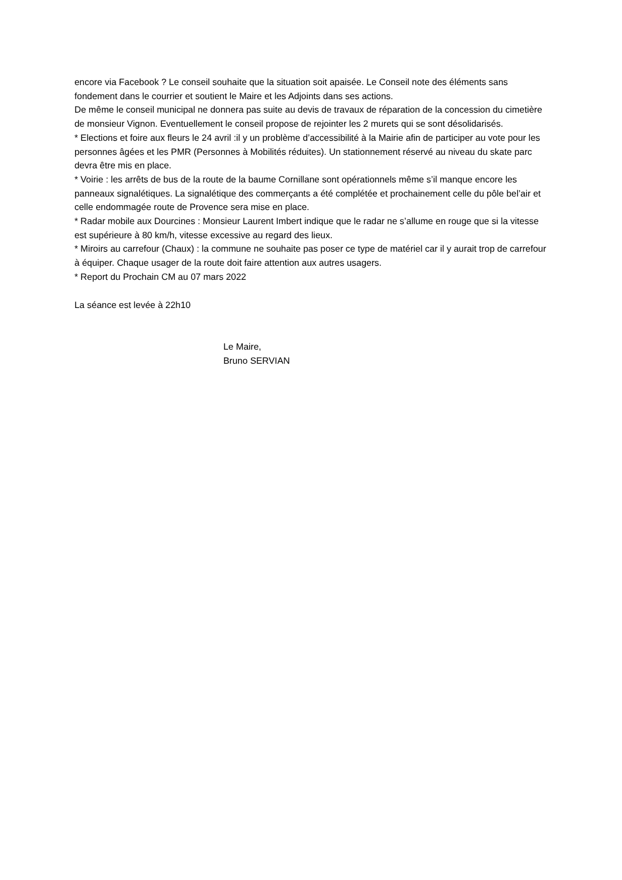encore via Facebook ? Le conseil souhaite que la situation soit apaisée. Le Conseil note des éléments sans fondement dans le courrier et soutient le Maire et les Adjoints dans ses actions.
De même le conseil municipal ne donnera pas suite au devis de travaux de réparation de la concession du cimetière de monsieur Vignon. Eventuellement le conseil propose de rejointer les 2 murets qui se sont désolidarisés.
* Elections et foire aux fleurs le 24 avril :il y un problème d’accessibilité à la Mairie afin de participer au vote pour les personnes âgées et les PMR (Personnes à Mobilités réduites). Un stationnement réservé au niveau du skate parc devra être mis en place.
* Voirie : les arrêts de bus de la route de la baume Cornillane sont opérationnels même s’il manque encore les panneaux signalétiques. La signalétique des commerçants a été complétée et prochainement celle du pôle bel’air et celle endommagée route de Provence sera mise en place.
* Radar mobile aux Dourcines : Monsieur Laurent Imbert indique que le radar ne s’allume en rouge que si la vitesse est supérieure à 80 km/h, vitesse excessive au regard des lieux.
* Miroirs au carrefour (Chaux) : la commune ne souhaite pas poser ce type de matériel car il y aurait trop de carrefour à équiper. Chaque usager de la route doit faire attention aux autres usagers.
* Report du Prochain CM au 07 mars 2022
La séance est levée à 22h10
Le Maire,
Bruno SERVIAN